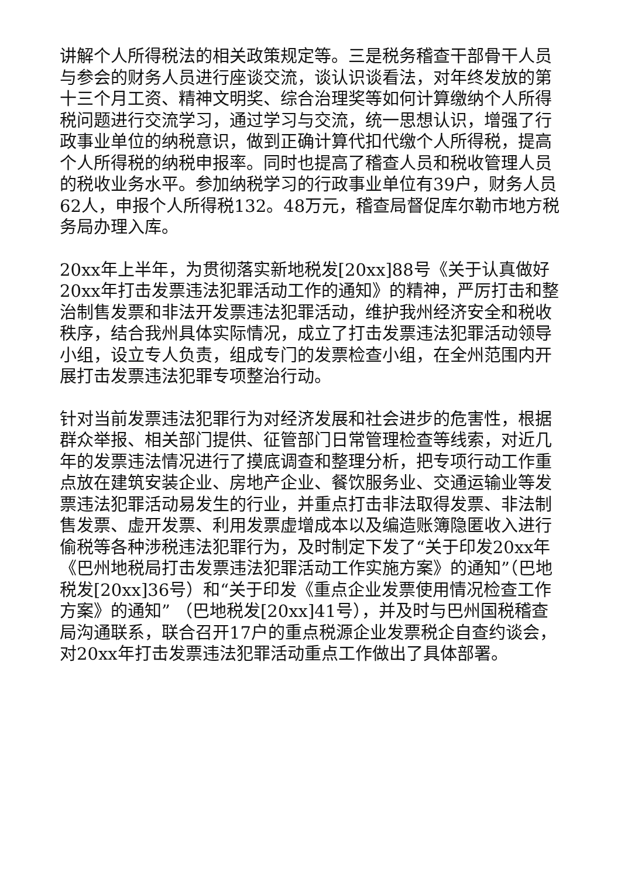讲解个人所得税法的相关政策规定等。三是税务稽查干部骨干人员与参会的财务人员进行座谈交流，谈认识谈看法，对年终发放的第十三个月工资、精神文明奖、综合治理奖等如何计算缴纳个人所得税问题进行交流学习，通过学习与交流，统一思想认识，增强了行政事业单位的纳税意识，做到正确计算代扣代缴个人所得税，提高个人所得税的纳税申报率。同时也提高了稽查人员和税收管理人员的税收业务水平。参加纳税学习的行政事业单位有39户，财务人员62人，申报个人所得税132。48万元，稽查局督促库尔勒市地方税务局办理入库。
20xx年上半年，为贯彻落实新地税发[20xx]88号《关于认真做好20xx年打击发票违法犯罪活动工作的通知》的精神，严厉打击和整治制售发票和非法开发票违法犯罪活动，维护我州经济安全和税收秩序，结合我州具体实际情况，成立了打击发票违法犯罪活动领导小组，设立专人负责，组成专门的发票检查小组，在全州范围内开展打击发票违法犯罪专项整治行动。
针对当前发票违法犯罪行为对经济发展和社会进步的危害性，根据群众举报、相关部门提供、征管部门日常管理检查等线索，对近几年的发票违法情况进行了摸底调查和整理分析，把专项行动工作重点放在建筑安装企业、房地产企业、餐饮服务业、交通运输业等发票违法犯罪活动易发生的行业，并重点打击非法取得发票、非法制售发票、虚开发票、利用发票虚增成本以及编造账簿隐匿收入进行偷税等各种涉税违法犯罪行为，及时制定下发了“关于印发20xx年《巴州地税局打击发票违法犯罪活动工作实施方案》的通知”（巴地税发[20xx]36号）和“关于印发《重点企业发票使用情况检查工作方案》的通知” （巴地税发[20xx]41号），并及时与巴州国税稽查局沟通联系，联合召开17户的重点税源企业发票税企自查约谈会，对20xx年打击发票违法犯罪活动重点工作做出了具体部署。